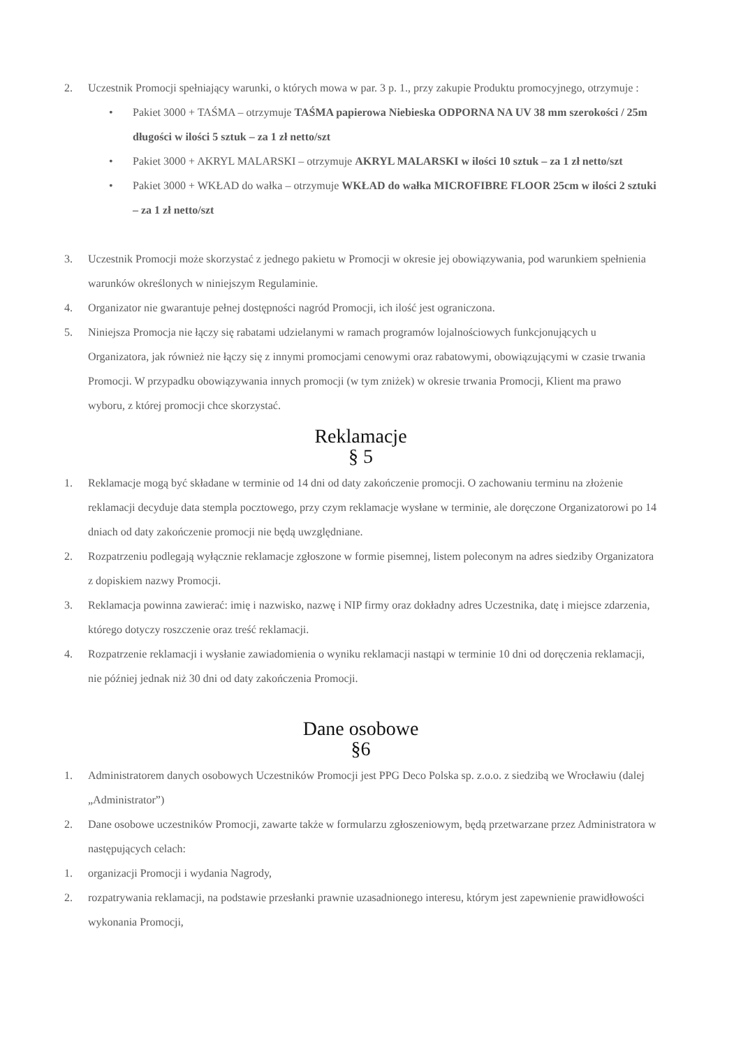2. Uczestnik Promocji spełniający warunki, o których mowa w par. 3 p. 1., przy zakupie Produktu promocyjnego, otrzymuje :
• Pakiet 3000 + TAŚMA – otrzymuje TAŚMA papierowa Niebieska ODPORNA NA UV 38 mm szerokości / 25m długości w ilości 5 sztuk – za 1 zł netto/szt
• Pakiet 3000 + AKRYL MALARSKI – otrzymuje AKRYL MALARSKI w ilości 10 sztuk – za 1 zł netto/szt
• Pakiet 3000 + WKŁAD do wałka – otrzymuje WKŁAD do wałka MICROFIBRE FLOOR 25cm w ilości 2 sztuki – za 1 zł netto/szt
3. Uczestnik Promocji może skorzystać z jednego pakietu w Promocji w okresie jej obowiązywania, pod warunkiem spełnienia warunków określonych w niniejszym Regulaminie.
4. Organizator nie gwarantuje pełnej dostępności nagród Promocji, ich ilość jest ograniczona.
5. Niniejsza Promocja nie łączy się rabatami udzielanymi w ramach programów lojalnościowych funkcjonujących u Organizatora, jak również nie łączy się z innymi promocjami cenowymi oraz rabatowymi, obowiązującymi w czasie trwania Promocji. W przypadku obowiązywania innych promocji (w tym zniżek) w okresie trwania Promocji, Klient ma prawo wyboru, z której promocji chce skorzystać.
Reklamacje
§ 5
1. Reklamacje mogą być składane w terminie od 14 dni od daty zakończenie promocji. O zachowaniu terminu na złożenie reklamacji decyduje data stempla pocztowego, przy czym reklamacje wysłane w terminie, ale doręczone Organizatorowi po 14 dniach od daty zakończenie promocji nie będą uwzględniane.
2. Rozpatrzeniu podlegają wyłącznie reklamacje zgłoszone w formie pisemnej, listem poleconym na adres siedziby Organizatora z dopiskiem nazwy Promocji.
3. Reklamacja powinna zawierać: imię i nazwisko, nazwę i NIP firmy oraz dokładny adres Uczestnika, datę i miejsce zdarzenia, którego dotyczy roszczenie oraz treść reklamacji.
4. Rozpatrzenie reklamacji i wysłanie zawiadomienia o wyniku reklamacji nastąpi w terminie 10 dni od doręczenia reklamacji, nie później jednak niż 30 dni od daty zakończenia Promocji.
Dane osobowe
§6
1. Administratorem danych osobowych Uczestników Promocji jest PPG Deco Polska sp. z.o.o. z siedzibą we Wrocławiu (dalej „Administrator”)
2. Dane osobowe uczestników Promocji, zawarte także w formularzu zgłoszeniowym, będą przetwarzane przez Administratora w następujących celach:
1. organizacji Promocji i wydania Nagrody,
2. rozpatrywania reklamacji, na podstawie przesłanki prawnie uzasadnionego interesu, którym jest zapewnienie prawidłowości wykonania Promocji,